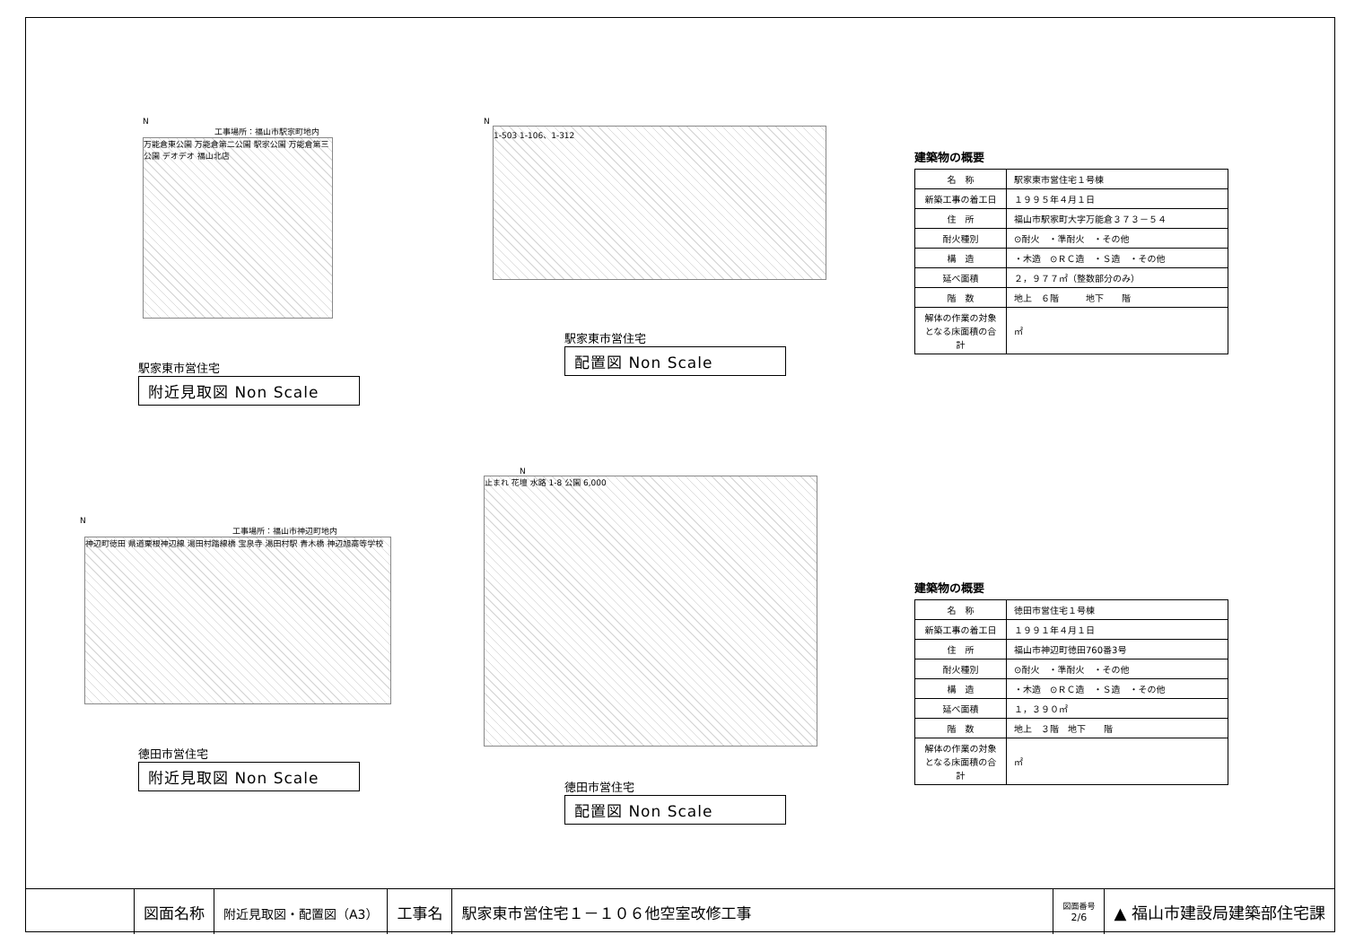N
工事場所：福山市駅家町地内
万能倉東公園 万能倉第二公園 駅家公園 万能倉第三公園 デオデオ 福山北店
駅家東市営住宅
附近見取図 Non Scale
N
1-503 1-106、1-312
駅家東市営住宅
配置図 Non Scale
建築物の概要
| 名 称 | 駅家東市営住宅１号棟 |
| 新築工事の着工日 | １９９５年４月１日 |
| 住 所 | 福山市駅家町大字万能倉３７３－５４ |
| 耐火種別 | ⊙耐火 ・準耐火 ・その他 |
| 構 造 | ・木造 ⊙ＲＣ造 ・Ｓ造 ・その他 |
| 延べ面積 | ２，９７７㎡（整数部分のみ） |
| 階 数 | 地上 ６階 地下 階 |
| 解体の作業の対象となる床面積の合計 | ㎡ |
N
工事場所：福山市神辺町地内
神辺町徳田 県道栗根神辺線 湯田村踏線橋 宝泉寺 湯田村駅 青木橋 神辺旭高等学校
徳田市営住宅
附近見取図 Non Scale
N
止まれ 花壇 水路 1-8 公園 6,000
徳田市営住宅
配置図 Non Scale
建築物の概要
| 名 称 | 徳田市営住宅１号棟 |
| 新築工事の着工日 | １９９１年４月１日 |
| 住 所 | 福山市神辺町徳田760番3号 |
| 耐火種別 | ⊙耐火 ・準耐火 ・その他 |
| 構 造 | ・木造 ⊙ＲＣ造 ・Ｓ造 ・その他 |
| 延べ面積 | １，３９０㎡ |
| 階 数 | 地上 ３階 地下 階 |
| 解体の作業の対象となる床面積の合計 | ㎡ |
図面名称
附近見取図・配置図（A3）
工事名
駅家東市営住宅１－１０６他空室改修工事
図面番号
2/6
▲ 福山市建設局建築部住宅課